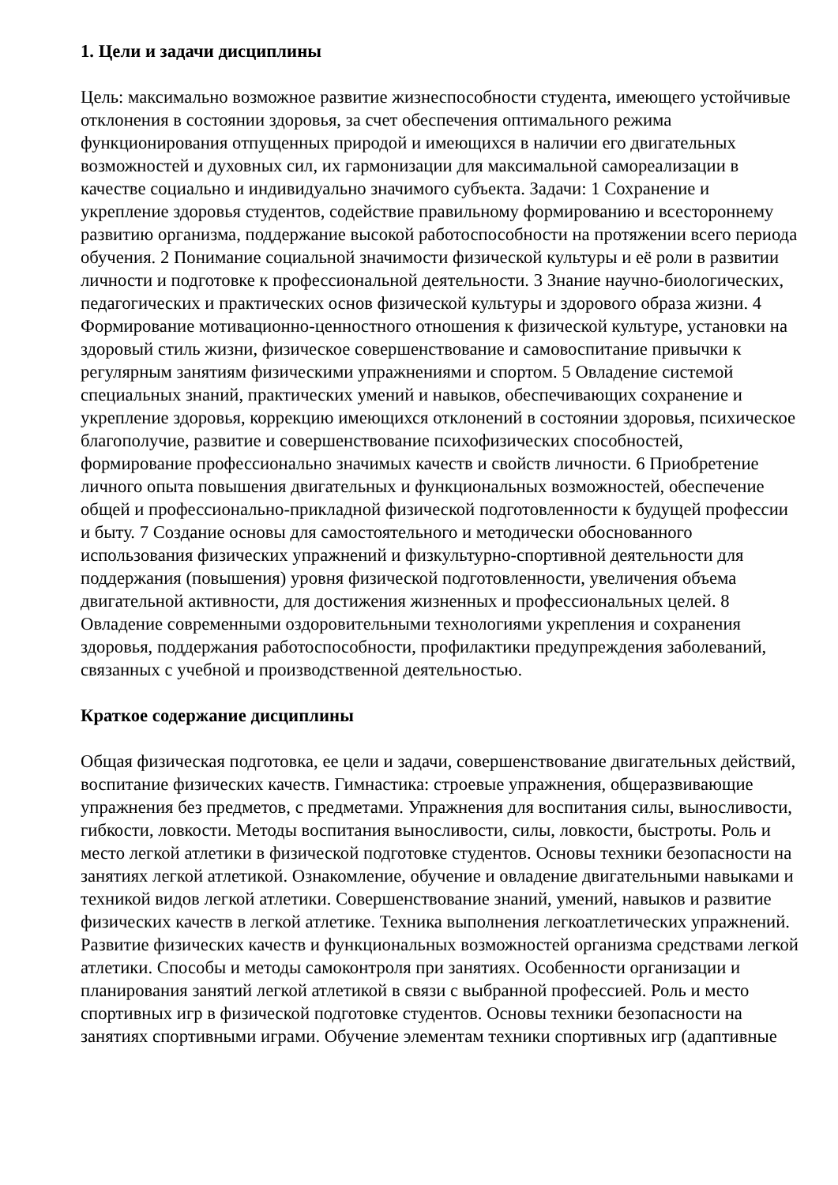1. Цели и задачи дисциплины
Цель: максимально возможное развитие жизнеспособности студента, имеющего устойчивые отклонения в состоянии здоровья, за счет обеспечения оптимального режима функционирования отпущенных природой и имеющихся в наличии его двигательных возможностей и духовных сил, их гармонизации для максимальной самореализации в качестве социально и индивидуально значимого субъекта. Задачи: 1 Сохранение и укрепление здоровья студентов, содействие правильному формированию и всестороннему развитию организма, поддержание высокой работоспособности на протяжении всего периода обучения. 2 Понимание социальной значимости физической культуры и её роли в развитии личности и подготовке к профессиональной деятельности. 3 Знание научно-биологических, педагогических и практических основ физической культуры и здорового образа жизни. 4 Формирование мотивационно-ценностного отношения к физической культуре, установки на здоровый стиль жизни, физическое совершенствование и самовоспитание привычки к регулярным занятиям физическими упражнениями и спортом. 5 Овладение системой специальных знаний, практических умений и навыков, обеспечивающих сохранение и укрепление здоровья, коррекцию имеющихся отклонений в состоянии здоровья, психическое благополучие, развитие и совершенствование психофизических способностей, формирование профессионально значимых качеств и свойств личности. 6 Приобретение личного опыта повышения двигательных и функциональных возможностей, обеспечение общей и профессионально-прикладной физической подготовленности к будущей профессии и быту. 7 Создание основы для самостоятельного и методически обоснованного использования физических упражнений и физкультурно-спортивной деятельности для поддержания (повышения) уровня физической подготовленности, увеличения объема двигательной активности, для достижения жизненных и профессиональных целей. 8 Овладение современными оздоровительными технологиями укрепления и сохранения здоровья, поддержания работоспособности, профилактики предупреждения заболеваний, связанных с учебной и производственной деятельностью.
Краткое содержание дисциплины
Общая физическая подготовка, ее цели и задачи, совершенствование двигательных действий, воспитание физических качеств. Гимнастика: строевые упражнения, общеразвивающие упражнения без предметов, с предметами. Упражнения для воспитания силы, выносливости, гибкости, ловкости. Методы воспитания выносливости, силы, ловкости, быстроты. Роль и место легкой атлетики в физической подготовке студентов. Основы техники безопасности на занятиях легкой атлетикой. Ознакомление, обучение и овладение двигательными навыками и техникой видов легкой атлетики. Совершенствование знаний, умений, навыков и развитие физических качеств в легкой атлетике. Техника выполнения легкоатлетических упражнений. Развитие физических качеств и функциональных возможностей организма средствами легкой атлетики. Способы и методы самоконтроля при занятиях. Особенности организации и планирования занятий легкой атлетикой в связи с выбранной профессией. Роль и место спортивных игр в физической подготовке студентов. Основы техники безопасности на занятиях спортивными играми. Обучение элементам техники спортивных игр (адаптивные